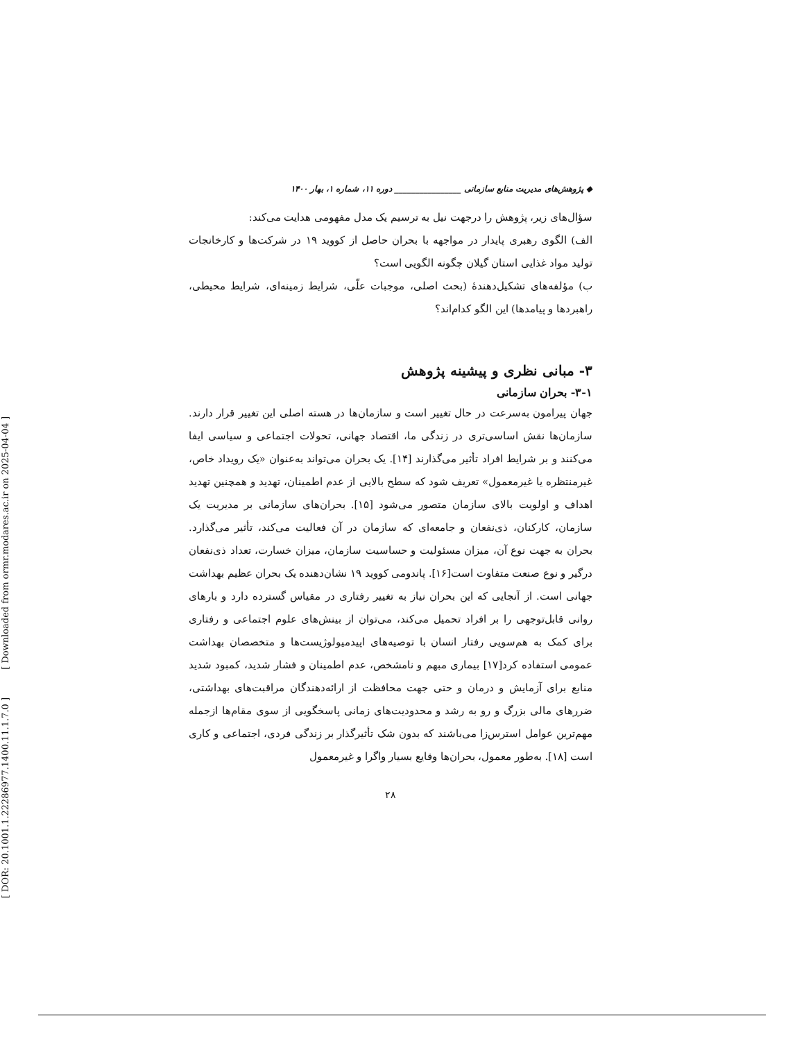[ Downloaded from ormr.modares.ac.ir on 2025-04-04 ]
[ DOR: 20.1001.1.22286977.1400.11.1.7.0 ]
◆ پژوهش‌های مدیریت منابع سازمانی ________________ دوره ۱۱، شماره ۱، بهار ۱۴۰۰
سؤال‌های زیر، پژوهش را درجهت نیل به ترسیم یک مدل مفهومی هدایت می‌کند:
الف) الگوی رهبری پایدار در مواجهه با بحران حاصل از کووید ۱۹ در شرکت‌ها و کارخانجات تولید مواد غذایی استان گیلان چگونه الگویی است؟
ب) مؤلفه‌های تشکیل‌دهندهٔ (بحث اصلی، موجبات علّی، شرایط زمینه‌ای، شرایط محیطی، راهبردها و پیامدها) این الگو کدام‌اند؟
۳- مبانی نظری و پیشینه پژوهش
۳-۱- بحران سازمانی
جهان پیرامون به‌سرعت در حال تغییر است و سازمان‌ها در هسته اصلی این تغییر قرار دارند. سازمان‌ها نقش اساسی‌تری در زندگی ما، اقتصاد جهانی، تحولات اجتماعی و سیاسی ایفا می‌کنند و بر شرایط افراد تأثیر می‌گذارند [۱۴]. یک بحران می‌تواند به‌عنوان «یک رویداد خاص، غیرمنتظره یا غیرمعمول» تعریف شود که سطح بالایی از عدم اطمینان، تهدید و همچنین تهدید اهداف و اولویت بالای سازمان متصور می‌شود [۱۵]. بحران‌های سازمانی بر مدیریت یک سازمان، کارکنان، ذی‌نفعان و جامعه‌ای که سازمان در آن فعالیت می‌کند، تأثیر می‌گذارد. بحران به جهت نوع آن، میزان مسئولیت و حساسیت سازمان، میزان خسارت، تعداد ذی‌نفعان درگیر و نوع صنعت متفاوت است[۱۶]. پاندومی کووید ۱۹ نشان‌دهنده یک بحران عظیم بهداشت جهانی است. از آنجایی که این بحران نیاز به تغییر رفتاری در مقیاس گسترده دارد و بارهای روانی قابل‌توجهی را بر افراد تحمیل می‌کند، می‌توان از بینش‌های علوم اجتماعی و رفتاری برای کمک به هم‌سویی رفتار انسان با توصیه‌های اپیدمیولوژیست‌ها و متخصصان بهداشت عمومی استفاده کرد[۱۷] بیماری مبهم و نامشخص، عدم اطمینان و فشار شدید، کمبود شدید منابع برای آزمایش و درمان و حتی جهت محافظت از ارائه‌دهندگان مراقبت‌های بهداشتی، ضررهای مالی بزرگ و رو به رشد و محدودیت‌های زمانی پاسخگویی از سوی مقام‌ها ازجمله مهم‌ترین عوامل استرس‌زا می‌باشند که بدون شک تأثیرگذار بر زندگی فردی، اجتماعی و کاری است [۱۸]. به‌طور معمول، بحران‌ها وقایع بسیار واگرا و غیرمعمول
۲۸